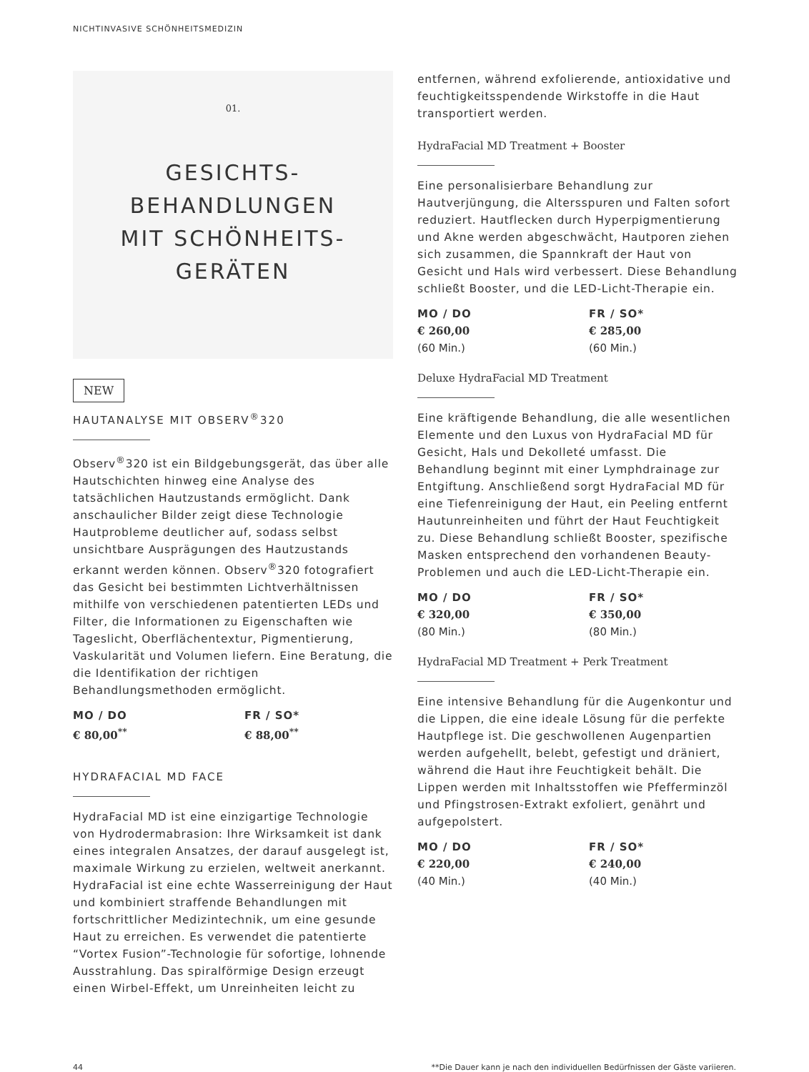NICHTINVASIVE SCHÖNHEITSMEDIZIN
01.
GESICHTS-
BEHANDLUNGEN
MIT SCHÖNHEITS-
GERÄTEN
NEW
HAUTANALYSE MIT OBSERV<sup>®</sup>320
Observ<sup>®</sup>320 ist ein Bildgebungsgerät, das über alle Hautschichten hinweg eine Analyse des tatsächlichen Hautzustands ermöglicht. Dank anschaulicher Bilder zeigt diese Technologie Hautprobleme deutlicher auf, sodass selbst unsichtbare Ausprägungen des Hautzustands erkannt werden können. Observ<sup>®</sup>320 fotografiert das Gesicht bei bestimmten Lichtverhältnissen mithilfe von verschiedenen patentierten LEDs und Filter, die Informationen zu Eigenschaften wie Tageslicht, Oberflächentextur, Pigmentierung, Vaskularität und Volumen liefern. Eine Beratung, die die Identifikation der richtigen Behandlungsmethoden ermöglicht.
MO / DO
€ 80,00<sup>**</sup>
FR / SO*
€ 88,00<sup>**</sup>
HYDRAFACIAL MD FACE
HydraFacial MD ist eine einzigartige Technologie von Hydrodermabrasion: Ihre Wirksamkeit ist dank eines integralen Ansatzes, der darauf ausgelegt ist, maximale Wirkung zu erzielen, weltweit anerkannt. HydraFacial ist eine echte Wasserreinigung der Haut und kombiniert straffende Behandlungen mit fortschrittlicher Medizintechnik, um eine gesunde Haut zu erreichen. Es verwendet die patentierte “Vortex Fusion”-Technologie für sofortige, lohnende Ausstrahlung. Das spiralförmige Design erzeugt einen Wirbel-Effekt, um Unreinheiten leicht zu
entfernen, während exfolierende, antioxidative und feuchtigkeitsspendende Wirkstoffe in die Haut transportiert werden.
HydraFacial MD Treatment + Booster
Eine personalisierbare Behandlung zur Hautverjüngung, die Altersspuren und Falten sofort reduziert. Hautflecken durch Hyperpigmentierung und Akne werden abgeschwächt, Hautporen ziehen sich zusammen, die Spannkraft der Haut von Gesicht und Hals wird verbessert. Diese Behandlung schließt Booster, und die LED-Licht-Therapie ein.
MO / DO
€ 260,00
(60 Min.)
FR / SO*
€ 285,00
(60 Min.)
Deluxe HydraFacial MD Treatment
Eine kräftigende Behandlung, die alle wesentlichen Elemente und den Luxus von HydraFacial MD für Gesicht, Hals und Dekolleté umfasst. Die Behandlung beginnt mit einer Lymphdrainage zur Entgiftung. Anschließend sorgt HydraFacial MD für eine Tiefenreinigung der Haut, ein Peeling entfernt Hautunreinheiten und führt der Haut Feuchtigkeit zu. Diese Behandlung schließt Booster, spezifische Masken entsprechend den vorhandenen Beauty-Problemen und auch die LED-Licht-Therapie ein.
MO / DO
€ 320,00
(80 Min.)
FR / SO*
€ 350,00
(80 Min.)
HydraFacial MD Treatment + Perk Treatment
Eine intensive Behandlung für die Augenkontur und die Lippen, die eine ideale Lösung für die perfekte Hautpflege ist. Die geschwollenen Augenpartien werden aufgehellt, belebt, gefestigt und dräniert, während die Haut ihre Feuchtigkeit behält. Die Lippen werden mit Inhaltsstoffen wie Pfefferminzöl und Pfingstrosen-Extrakt exfoliert, genährt und aufgepolstert.
MO / DO
€ 220,00
(40 Min.)
FR / SO*
€ 240,00
(40 Min.)
44 **Die Dauer kann je nach den individuellen Bedürfnissen der Gäste variieren.